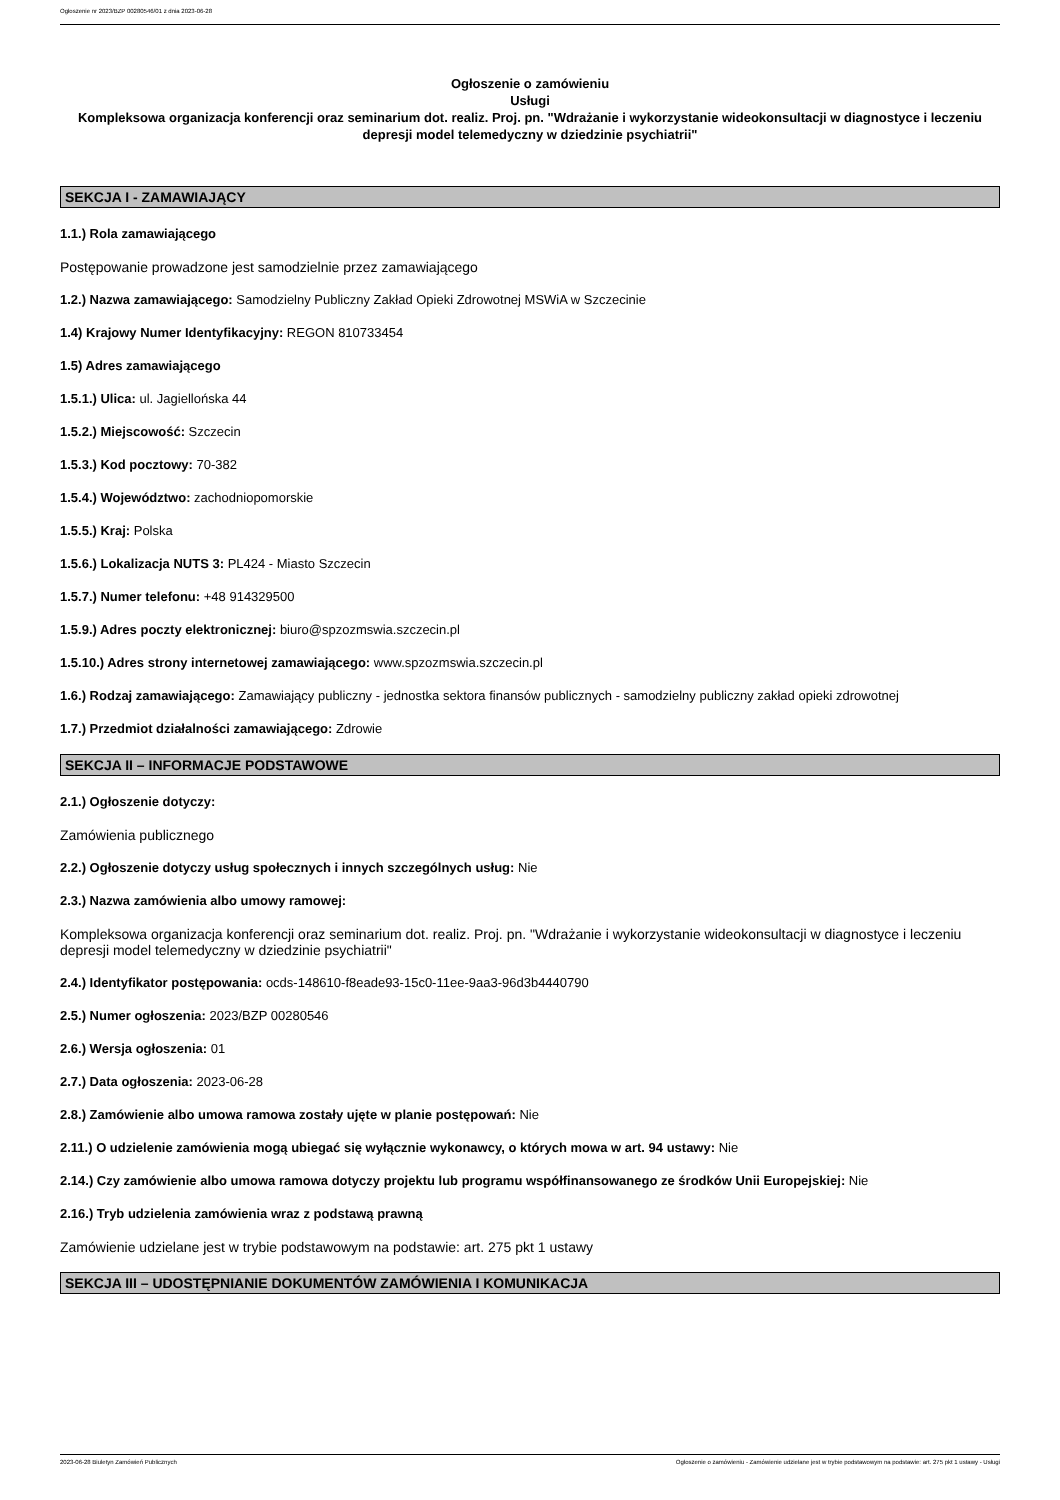Ogłoszenie nr 2023/BZP 00280546/01 z dnia 2023-06-28
Ogłoszenie o zamówieniu
Usługi
Kompleksowa organizacja konferencji oraz seminarium dot. realiz. Proj. pn. "Wdrażanie i wykorzystanie wideokonsultacji w diagnostyce i leczeniu depresji model telemedyczny w dziedzinie psychiatrii"
SEKCJA I - ZAMAWIAJĄCY
1.1.) Rola zamawiającego
Postępowanie prowadzone jest samodzielnie przez zamawiającego
1.2.) Nazwa zamawiającego: Samodzielny Publiczny Zakład Opieki Zdrowotnej MSWiA w Szczecinie
1.4) Krajowy Numer Identyfikacyjny: REGON 810733454
1.5) Adres zamawiającego
1.5.1.) Ulica: ul. Jagiellońska 44
1.5.2.) Miejscowość: Szczecin
1.5.3.) Kod pocztowy: 70-382
1.5.4.) Województwo: zachodniopomorskie
1.5.5.) Kraj: Polska
1.5.6.) Lokalizacja NUTS 3: PL424 - Miasto Szczecin
1.5.7.) Numer telefonu: +48 914329500
1.5.9.) Adres poczty elektronicznej: biuro@spzozmswia.szczecin.pl
1.5.10.) Adres strony internetowej zamawiającego: www.spzozmswia.szczecin.pl
1.6.) Rodzaj zamawiającego: Zamawiający publiczny - jednostka sektora finansów publicznych - samodzielny publiczny zakład opieki zdrowotnej
1.7.) Przedmiot działalności zamawiającego: Zdrowie
SEKCJA II – INFORMACJE PODSTAWOWE
2.1.) Ogłoszenie dotyczy:
Zamówienia publicznego
2.2.) Ogłoszenie dotyczy usług społecznych i innych szczególnych usług: Nie
2.3.) Nazwa zamówienia albo umowy ramowej:
Kompleksowa organizacja konferencji oraz seminarium dot. realiz. Proj. pn. "Wdrażanie i wykorzystanie wideokonsultacji w diagnostyce i leczeniu depresji model telemedyczny w dziedzinie psychiatrii"
2.4.) Identyfikator postępowania: ocds-148610-f8eade93-15c0-11ee-9aa3-96d3b4440790
2.5.) Numer ogłoszenia: 2023/BZP 00280546
2.6.) Wersja ogłoszenia: 01
2.7.) Data ogłoszenia: 2023-06-28
2.8.) Zamówienie albo umowa ramowa zostały ujęte w planie postępowań: Nie
2.11.) O udzielenie zamówienia mogą ubiegać się wyłącznie wykonawcy, o których mowa w art. 94 ustawy: Nie
2.14.) Czy zamówienie albo umowa ramowa dotyczy projektu lub programu współfinansowanego ze środków Unii Europejskiej: Nie
2.16.) Tryb udzielenia zamówienia wraz z podstawą prawną
Zamówienie udzielane jest w trybie podstawowym na podstawie: art. 275 pkt 1 ustawy
SEKCJA III – UDOSTĘPNIANIE DOKUMENTÓW ZAMÓWIENIA I KOMUNIKACJA
2023-06-28 Biuletyn Zamówień Publicznych Ogłoszenie o zamówieniu - Zamówienie udzielane jest w trybie podstawowym na podstawie: art. 275 pkt 1 ustawy - Usługi